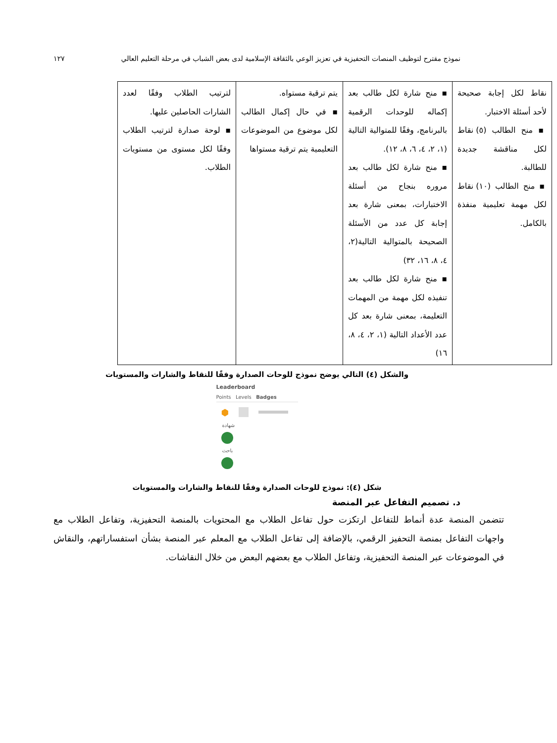نموذج مقترح لتوظيف المنصات التحفيزية في تعزيز الوعي بالثقافة الإسلامية لدى بعض الشباب في مرحلة التعليم العالي ١٢٧
| نقاط لكل إجابة صحيحة لأحد أسئلة الاختبار. ▪ منح الطالب (٥) نقاط لكل مناقشة جديدة للطالبة. ▪ منح الطالب (١٠) نقاط لكل مهمة تعليمية منفذة بالكامل. | ▪ منح شارة لكل طالب بعد إكماله للوحدات الرقمية بالبرنامج، وفقًا للمتوالية التالية (١، ٢، ٤، ٦، ٨، ١٢). ▪ منح شارة لكل طالب بعد مروره بنجاح من أسئلة الاختبارات، بمعنى شارة بعد إجابة كل عدد من الأسئلة الصحيحة بالمتوالية التالية(٢، ٤، ٨، ١٦، ٣٢) ▪ منح شارة لكل طالب بعد تنفيذه لكل مهمة من المهمات التعليمة، بمعنى شارة بعد كل عدد الأعداد التالية (١، ٢، ٤، ٨، ١٦) | يتم ترقية مستواه. ▪ في حال إكمال الطالب لكل موضوع من الموضوعات التعليمية يتم ترقية مستواها | لترتيب الطلاب وفقًا لعدد الشارات الحاصلين عليها. ▪ لوحة صدارة لترتيب الطلاب وفقًا لكل مستوى من مستويات الطلاب. |
والشكل (٤) التالي يوضح نموذج للوحات الصدارة وفقًا للنقاط والشارات والمستويات
Leaderboard
Points Levels Badges
⬢
شهادة
باحث
شكل (٤): نموذج للوحات الصدارة وفقًا للنقاط والشارات والمستويات
د. تصميم التفاعل عبر المنصة
تتضمن المنصة عدة أنماط للتفاعل ارتكزت حول تفاعل الطلاب مع المحتويات بالمنصة التحفيزية، وتفاعل الطلاب مع واجهات التفاعل بمنصة التحفيز الرقمي، بالإضافة إلى تفاعل الطلاب مع المعلم عبر المنصة بشأن استفساراتهم، والنقاش في الموضوعات عبر المنصة التحفيزية، وتفاعل الطلاب مع بعضهم البعض من خلال النقاشات.